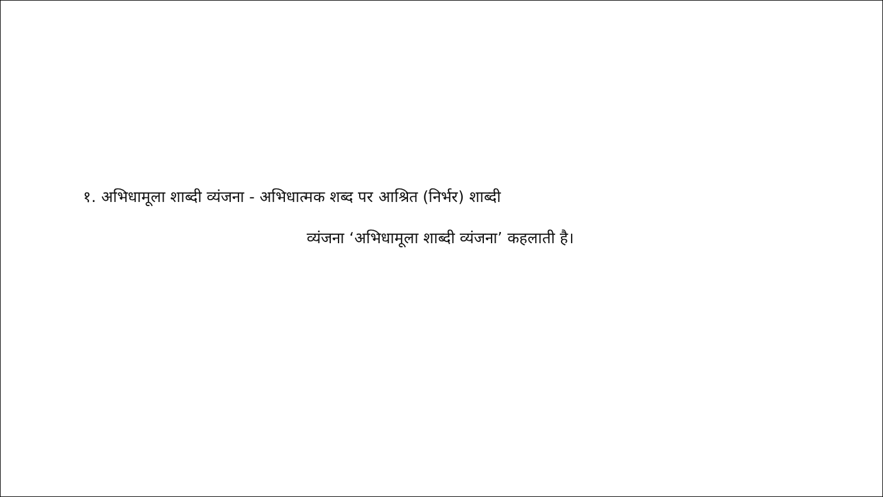१. अभिधामूला शाब्दी व्यंजना - अभिधात्मक शब्द पर आश्रित (निर्भर) शाब्दी
व्यंजना ‘अभिधामूला शाब्दी व्यंजना’ कहलाती है।